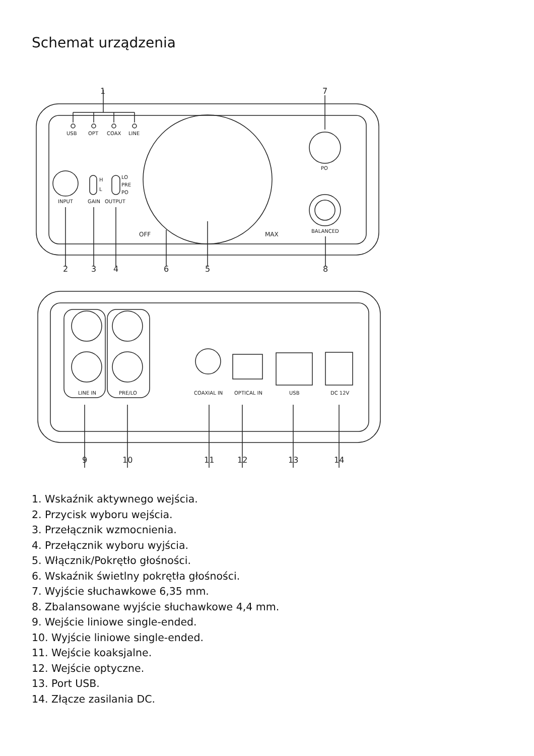Schemat urządzenia
USB
OPT
COAX
LINE
PO
INPUT
GAIN
OUTPUT
H
L
LO
PRE
PO
OFF
MAX
BALANCED
1
7
2
3
4
6
5
8
LINE IN
PRE/LO
COAXIAL IN
OPTICAL IN
USB
DC 12V
9
10
11
12
13
14
1. Wskaźnik aktywnego wejścia.
2. Przycisk wyboru wejścia.
3. Przełącznik wzmocnienia.
4. Przełącznik wyboru wyjścia.
5. Włącznik/Pokrętło głośności.
6. Wskaźnik świetlny pokrętła głośności.
7. Wyjście słuchawkowe 6,35 mm.
8. Zbalansowane wyjście słuchawkowe 4,4 mm.
9. Wejście liniowe single-ended.
10. Wyjście liniowe single-ended.
11. Wejście koaksjalne.
12. Wejście optyczne.
13. Port USB.
14. Złącze zasilania DC.